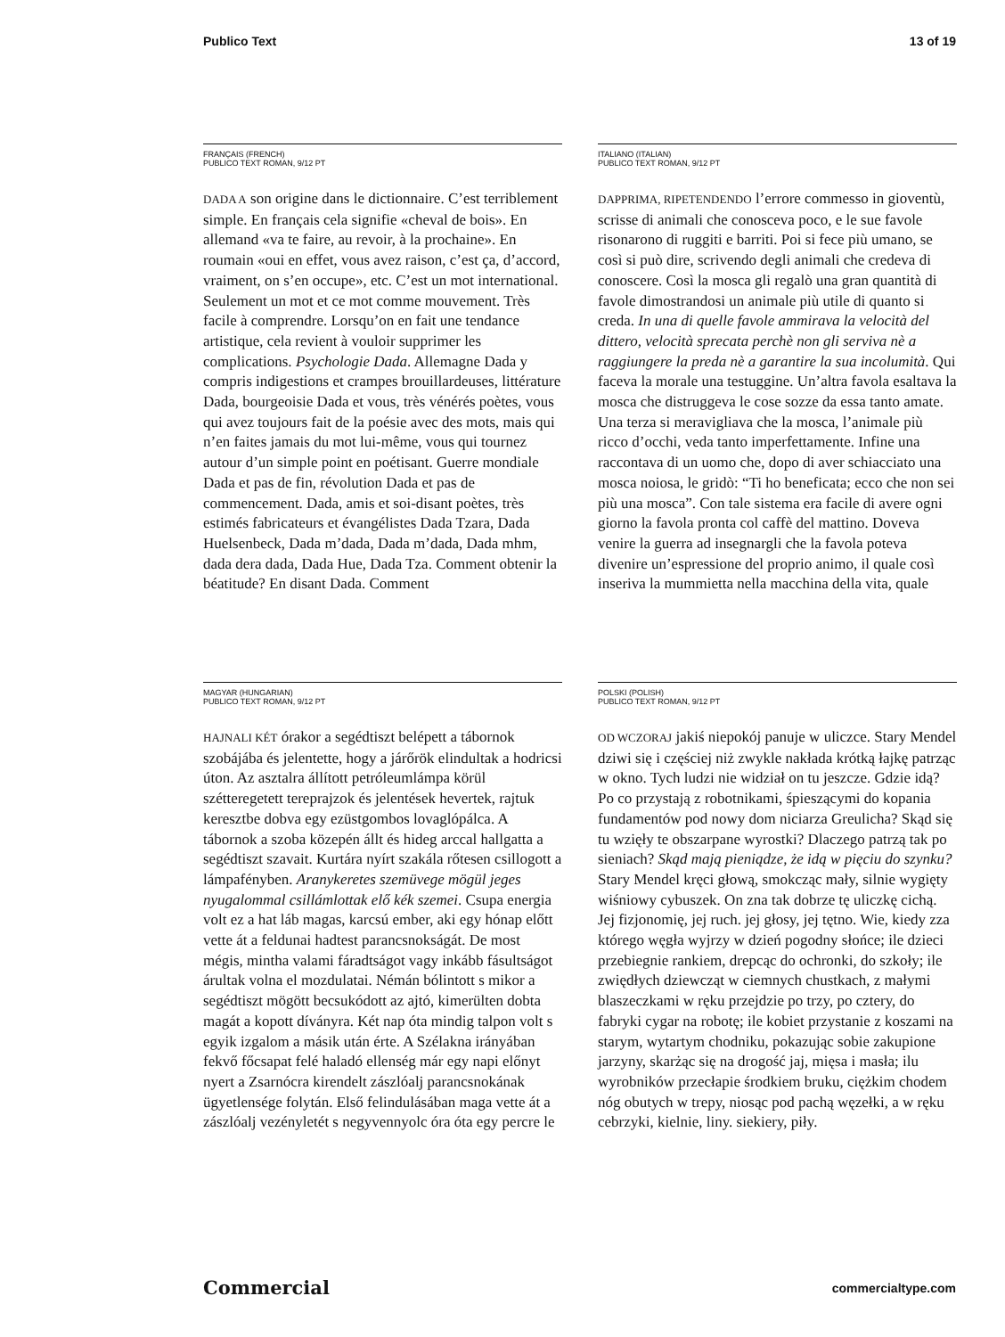Publico Text 13 of 19
FRANÇAIS (FRENCH)
PUBLICO TEXT ROMAN, 9/12 PT
DADA A son origine dans le dictionnaire. C’est terriblement simple. En français cela signifie «cheval de bois». En allemand «va te faire, au revoir, à la prochaine». En roumain «oui en effet, vous avez raison, c’est ça, d’accord, vraiment, on s’en occupe», etc. C’est un mot international. Seulement un mot et ce mot comme mouvement. Très facile à comprendre. Lorsqu’on en fait une tendance artistique, cela revient à vouloir supprimer les complications. Psychologie Dada. Allemagne Dada y compris indigestions et crampes brouillardeuses, littérature Dada, bourgeoisie Dada et vous, très vénérés poètes, vous qui avez toujours fait de la poésie avec des mots, mais qui n’en faites jamais du mot lui-même, vous qui tournez autour d’un simple point en poétisant. Guerre mondiale Dada et pas de fin, révolution Dada et pas de commencement. Dada, amis et soi-disant poètes, très estimés fabricateurs et évangélistes Dada Tzara, Dada Huelsenbeck, Dada m’dada, Dada m’dada, Dada mhm, dada dera dada, Dada Hue, Dada Tza. Comment obtenir la béatitude? En disant Dada. Comment
ITALIANO (ITALIAN)
PUBLICO TEXT ROMAN, 9/12 PT
DAPPRIMA, RIPETENDENDO l’errore commesso in gioventù, scrisse di animali che conosceva poco, e le sue favole risonarono di ruggiti e barriti. Poi si fece più umano, se così si può dire, scrivendo degli animali che credeva di conoscere. Così la mosca gli regalò una gran quantità di favole dimostrandosi un animale più utile di quanto si creda. In una di quelle favole ammirava la velocità del dittero, velocità sprecata perchè non gli serviva nè a raggiungere la preda nè a garantire la sua incolumità. Qui faceva la morale una testuggine. Un’altra favola esaltava la mosca che distruggeva le cose sozze da essa tanto amate. Una terza si meravigliava che la mosca, l’animale più ricco d’occhi, veda tanto imperfettamente. Infine una raccontava di un uomo che, dopo di aver schiacciato una mosca noiosa, le gridò: “Ti ho beneficata; ecco che non sei più una mosca”. Con tale sistema era facile di avere ogni giorno la favola pronta col caffè del mattino. Doveva venire la guerra ad insegnargli che la favola poteva divenire un’espressione del proprio animo, il quale così inseriva la mummietta nella macchina della vita, quale
MAGYAR (HUNGARIAN)
PUBLICO TEXT ROMAN, 9/12 PT
HAJNALI KÉT órakor a segédtiszt belépett a tábornok szobájába és jelentette, hogy a járőrök elindultak a hodricsi úton. Az asztalra állított petróleumlámpa körül szétteregetett tereprajzok és jelentések hevertek, rajtuk keresztbe dobva egy ezüstgombos lovaglópálca. A tábornok a szoba közepén állt és hideg arccal hallgatta a segédtiszt szavait. Kurtára nyírt szakála rőtesen csillogott a lámpafényben. Aranykeretes szemüvege mögül jeges nyugalommal csillámlottak elő kék szemei. Csupa energia volt ez a hat láb magas, karcsú ember, aki egy hónap előtt vette át a feldunai hadtest parancsnokságát. De most mégis, mintha valami fáradtságot vagy inkább fásultságot árultak volna el mozdulatai. Némán bólintott s mikor a segédtiszt mögött becsukódott az ajtó, kimerülten dobta magát a kopott díványra. Két nap óta mindig talpon volt s egyik izgalom a másik után érte. A Szélakna irányában fekvő főcsapat felé haladó ellenség már egy napi előnyt nyert a Zsarnócra kirendelt zászlóalj parancsnokának ügyetlensége folytán. Első felindulásában maga vette át a zászlóalj vezényletét s negyvennyolc óra óta egy percre le
POLSKI (POLISH)
PUBLICO TEXT ROMAN, 9/12 PT
OD WCZORAJ jakiś niepokój panuje w uliczce. Stary Mendel dziwi się i częściej niż zwykle nakłada krótką łajkę patrząc w okno. Tych ludzi nie widział on tu jeszcze. Gdzie idą? Po co przystają z robotnikami, śpieszącymi do kopania fundamentów pod nowy dom niciarza Greulicha? Skąd się tu wzięły te obszarpane wyrostki? Dlaczego patrzą tak po sieniach? Skąd mają pieniądze, że idą w pięciu do szynku? Stary Mendel kręci głową, smokcząc mały, silnie wygięty wiśniowy cybuszek. On zna tak dobrze tę uliczkę cichą. Jej fizjonomię, jej ruch. jej głosy, jej tętno. Wie, kiedy zza którego węgła wyjrzy w dzień pogodny słońce; ile dzieci przebiegnie rankiem, drepcąc do ochronki, do szkoły; ile zwiędłych dziewcząt w ciemnych chustkach, z małymi blaszeczkami w ręku przejdzie po trzy, po cztery, do fabryki cygar na robotę; ile kobiet przystanie z koszami na starym, wytartym chodniku, pokazując sobie zakupione jarzyny, skarżąc się na drogość jaj, mięsa i masła; ilu wyrobników przecłapie środkiem bruku, ciężkim chodem nóg obutych w trepy, niosąc pod pachą węzełki, a w ręku cebrzyki, kielnie, liny. siekiery, piły.
Commercial commercialtype.com